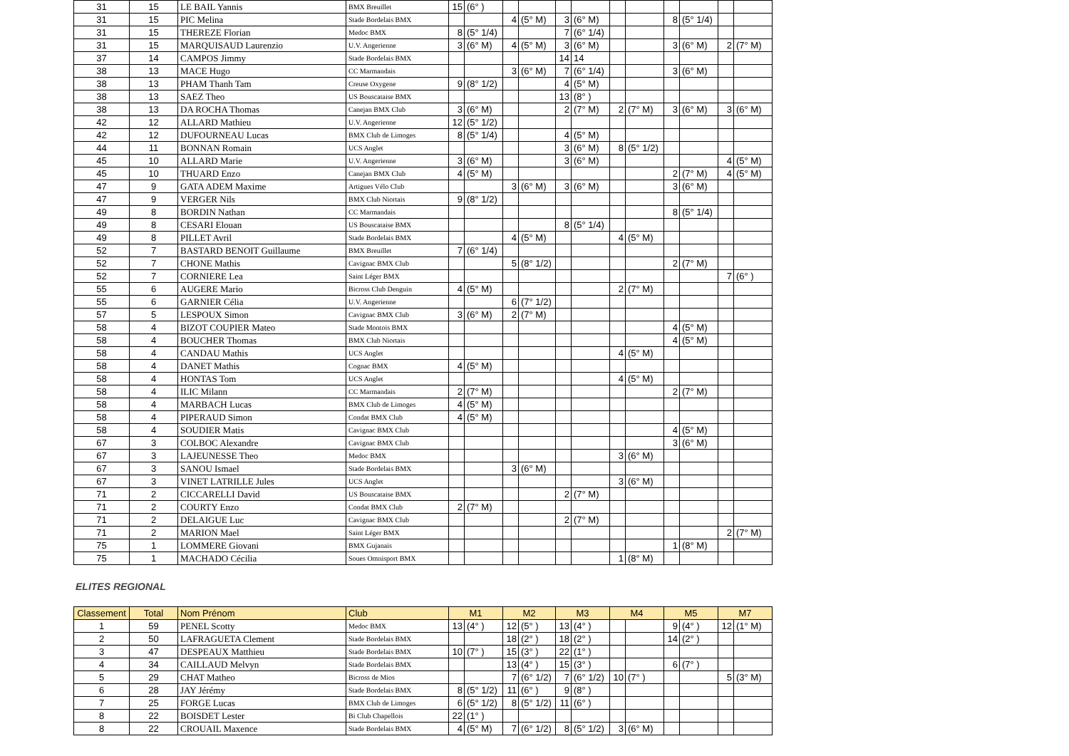| 31 | 15 | LE BAIL Yannis | BMX Breuillet | 15 | (6° ) | | | | | | | | | | |
| 31 | 15 | PIC Melina | Stade Bordelais BMX | | | 4 | (5° M) | 3 | (6° M) | | | 8 | (5° 1/4) | | |
| 31 | 15 | THEREZE Florian | Medoc BMX | 8 | (5° 1/4) | | | 7 | (6° 1/4) | | | | | | |
| 31 | 15 | MARQUISAUD Laurenzio | U.V. Angerienne | 3 | (6° M) | 4 | (5° M) | 3 | (6° M) | | | 3 | (6° M) | 2 | (7° M) |
| 37 | 14 | CAMPOS Jimmy | Stade Bordelais BMX | | | | | 14 | 14 | | | | | | |
| 38 | 13 | MACE Hugo | CC Marmandais | | | 3 | (6° M) | 7 | (6° 1/4) | | | 3 | (6° M) | | |
| 38 | 13 | PHAM Thanh Tam | Creuse Oxygene | 9 | (8° 1/2) | | | 4 | (5° M) | | | | | | |
| 38 | 13 | SAEZ Theo | US Bouscataise BMX | | | | | 13 | (8° ) | | | | | | |
| 38 | 13 | DA ROCHA Thomas | Canejan BMX Club | 3 | (6° M) | | | 2 | (7° M) | 2 | (7° M) | 3 | (6° M) | 3 | (6° M) |
| 42 | 12 | ALLARD Mathieu | U.V. Angerienne | 12 | (5° 1/2) | | | | | | | | | | |
| 42 | 12 | DUFOURNEAU Lucas | BMX Club de Limoges | 8 | (5° 1/4) | | | 4 | (5° M) | | | | | | |
| 44 | 11 | BONNAN Romain | UCS Anglet | | | | | 3 | (6° M) | 8 | (5° 1/2) | | | | |
| 45 | 10 | ALLARD Marie | U.V. Angerienne | 3 | (6° M) | | | 3 | (6° M) | | | | | 4 | (5° M) |
| 45 | 10 | THUARD Enzo | Canejan BMX Club | 4 | (5° M) | | | | | | | 2 | (7° M) | 4 | (5° M) |
| 47 | 9 | GATA ADEM Maxime | Artigues Vélo Club | | | 3 | (6° M) | 3 | (6° M) | | | 3 | (6° M) | | |
| 47 | 9 | VERGER Nils | BMX Club Niortais | 9 | (8° 1/2) | | | | | | | | | | |
| 49 | 8 | BORDIN Nathan | CC Marmandais | | | | | | | | | 8 | (5° 1/4) | | |
| 49 | 8 | CESARI Elouan | US Bouscataise BMX | | | | | 8 | (5° 1/4) | | | | | | |
| 49 | 8 | PILLET Avril | Stade Bordelais BMX | | | 4 | (5° M) | | | 4 | (5° M) | | | | |
| 52 | 7 | BASTARD BENOIT Guillaume | BMX Breuillet | 7 | (6° 1/4) | | | | | | | | | | |
| 52 | 7 | CHONE Mathis | Cavignac BMX Club | | | 5 | (8° 1/2) | | | | | 2 | (7° M) | | |
| 52 | 7 | CORNIERE Lea | Saint Léger BMX | | | | | | | | | | | 7 | (6° ) |
| 55 | 6 | AUGERE Mario | Bicross Club Denguin | 4 | (5° M) | | | | | 2 | (7° M) | | | | |
| 55 | 6 | GARNIER Célia | U.V. Angerienne | | | 6 | (7° 1/2) | | | | | | | | |
| 57 | 5 | LESPOUX Simon | Cavignac BMX Club | 3 | (6° M) | 2 | (7° M) | | | | | | | | |
| 58 | 4 | BIZOT COUPIER Mateo | Stade Montois BMX | | | | | | | | | 4 | (5° M) | | |
| 58 | 4 | BOUCHER Thomas | BMX Club Niortais | | | | | | | | | 4 | (5° M) | | |
| 58 | 4 | CANDAU Mathis | UCS Anglet | | | | | | | 4 | (5° M) | | | | |
| 58 | 4 | DANET Mathis | Cognac BMX | 4 | (5° M) | | | | | | | | | | |
| 58 | 4 | HONTAS Tom | UCS Anglet | | | | | | | 4 | (5° M) | | | | |
| 58 | 4 | ILIC Milann | CC Marmandais | 2 | (7° M) | | | | | | | 2 | (7° M) | | |
| 58 | 4 | MARBACH Lucas | BMX Club de Limoges | 4 | (5° M) | | | | | | | | | | |
| 58 | 4 | PIPERAUD Simon | Condat BMX Club | 4 | (5° M) | | | | | | | | | | |
| 58 | 4 | SOUDIER Matis | Cavignac BMX Club | | | | | | | | | 4 | (5° M) | | |
| 67 | 3 | COLBOC Alexandre | Cavignac BMX Club | | | | | | | | | 3 | (6° M) | | |
| 67 | 3 | LAJEUNESSE Theo | Medoc BMX | | | | | | | 3 | (6° M) | | | | |
| 67 | 3 | SANOU Ismael | Stade Bordelais BMX | | | 3 | (6° M) | | | | | | | | |
| 67 | 3 | VINET LATRILLE Jules | UCS Anglet | | | | | | | 3 | (6° M) | | | | |
| 71 | 2 | CICCARELLI David | US Bouscataise BMX | | | | | 2 | (7° M) | | | | | | |
| 71 | 2 | COURTY Enzo | Condat BMX Club | 2 | (7° M) | | | | | | | | | | |
| 71 | 2 | DELAIGUE Luc | Cavignac BMX Club | | | | | 2 | (7° M) | | | | | | |
| 71 | 2 | MARION Mael | Saint Léger BMX | | | | | | | | | | | 2 | (7° M) |
| 75 | 1 | LOMMERE Giovani | BMX Gujanais | | | | | | | | | 1 | (8° M) | | |
| 75 | 1 | MACHADO Cécilia | Soues Omnisport BMX | | | | | | | 1 | (8° M) | | | | |
ELITES REGIONAL
| Classement | Total | Nom Prénom | Club | M1 | | M2 | | M3 | | M4 | | M5 | | M7 | |
| --- | --- | --- | --- | --- | --- | --- | --- | --- | --- | --- | --- | --- | --- | --- | --- |
| 1 | 59 | PENEL Scotty | Medoc BMX | 13 | (4° ) | 12 | (5° ) | 13 | (4° ) | | | 9 | (4° ) | 12 | (1° M) |
| 2 | 50 | LAFRAGUETA Clement | Stade Bordelais BMX | | | 18 | (2° ) | 18 | (2° ) | | | 14 | (2° ) | | |
| 3 | 47 | DESPEAUX Matthieu | Stade Bordelais BMX | 10 | (7° ) | 15 | (3° ) | 22 | (1° ) | | | | | | |
| 4 | 34 | CAILLAUD Melvyn | Stade Bordelais BMX | | | 13 | (4° ) | 15 | (3° ) | | | 6 | (7° ) | | |
| 5 | 29 | CHAT Matheo | Bicross de Mios | | | 7 | (6° 1/2) | 7 | (6° 1/2) | 10 | (7° ) | | | 5 | (3° M) |
| 6 | 28 | JAY Jérémy | Stade Bordelais BMX | 8 | (5° 1/2) | 11 | (6° ) | 9 | (8° ) | | | | | | |
| 7 | 25 | FORGE Lucas | BMX Club de Limoges | 6 | (5° 1/2) | 8 | (5° 1/2) | 11 | (6° ) | | | | | | |
| 8 | 22 | BOISDET Lester | Bi Club Chapellois | 22 | (1° ) | | | | | | | | | | |
| 8 | 22 | CROUAIL Maxence | Stade Bordelais BMX | 4 | (5° M) | 7 | (6° 1/2) | 8 | (5° 1/2) | 3 | (6° M) | | | | |